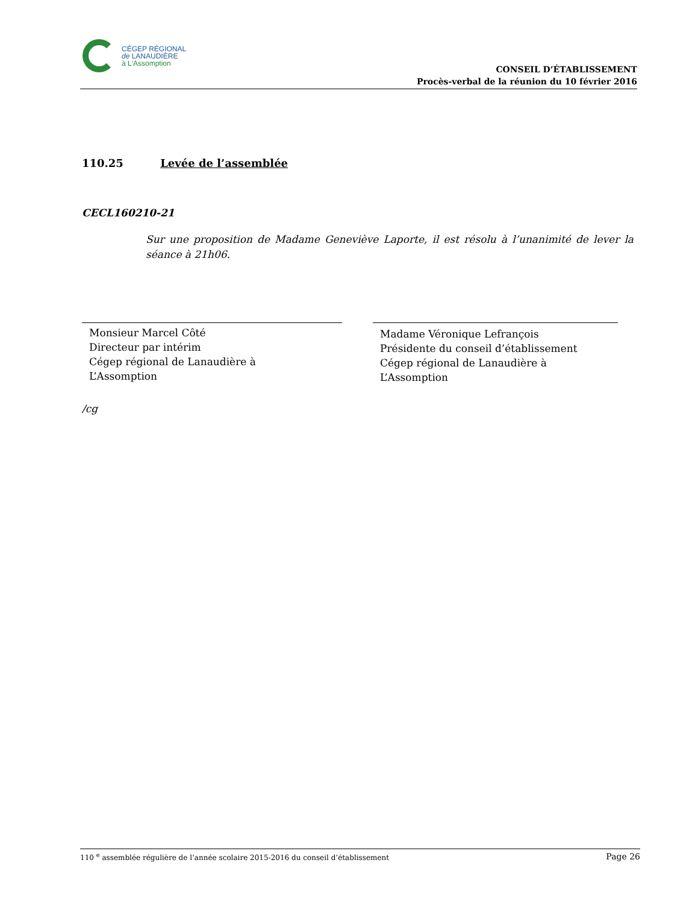CÉGEP RÉGIONAL
de LANAUDIÈRE
à L'Assomption
CONSEIL D’ÉTABLISSEMENT
Procès-verbal de la réunion du 10 février 2016
110.25 Levée de l’assemblée
CECL160210-21
Sur une proposition de Madame Geneviève Laporte, il est résolu à l’unanimité de lever la séance à 21h06.
Monsieur Marcel Côté
Directeur par intérim
Cégep régional de Lanaudière à
L’Assomption
Madame Véronique Lefrançois
Présidente du conseil d’établissement
Cégep régional de Lanaudière à
L’Assomption
/cg
110 <sup>e</sup> assemblée régulière de l’année scolaire 2015-2016 du conseil d’établissement Page 26